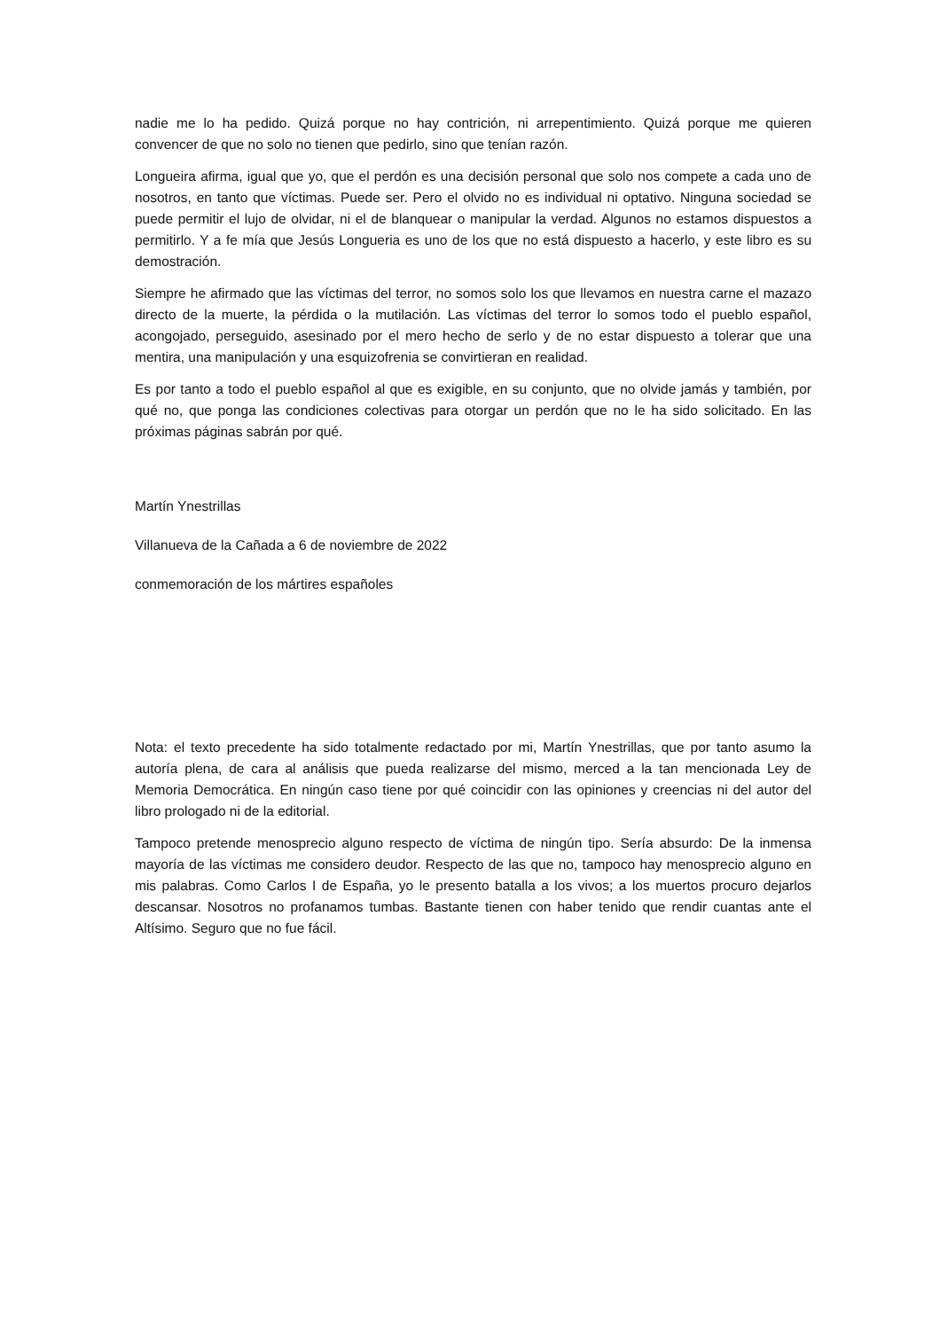nadie me lo ha pedido. Quizá porque no hay contrición, ni arrepentimiento. Quizá porque me quieren convencer de que no solo no tienen que pedirlo, sino que tenían razón.
Longueira afirma, igual que yo, que el perdón es una decisión personal que solo nos compete a cada uno de nosotros, en tanto que víctimas. Puede ser. Pero el olvido no es individual ni optativo. Ninguna sociedad se puede permitir el lujo de olvidar, ni el de blanquear o manipular la verdad. Algunos no estamos dispuestos a permitirlo. Y a fe mía que Jesús Longueria es uno de los que no está dispuesto a hacerlo, y este libro es su demostración.
Siempre he afirmado que las víctimas del terror, no somos solo los que llevamos en nuestra carne el mazazo directo de la muerte, la pérdida o la mutilación. Las víctimas del terror lo somos todo el pueblo español, acongojado, perseguido, asesinado por el mero hecho de serlo y de no estar dispuesto a tolerar que una mentira, una manipulación y una esquizofrenia se convirtieran en realidad.
Es por tanto a todo el pueblo español al que es exigible, en su conjunto, que no olvide jamás y también, por qué no, que ponga las condiciones colectivas para otorgar un perdón que no le ha sido solicitado. En las próximas páginas sabrán por qué.
Martín Ynestrillas
Villanueva de la Cañada a 6 de noviembre de 2022
conmemoración de los mártires españoles
Nota: el texto precedente ha sido totalmente redactado por mi, Martín Ynestrillas, que por tanto asumo la autoría plena, de cara al análisis que pueda realizarse del mismo, merced a la tan mencionada Ley de Memoria Democrática. En ningún caso tiene por qué coincidir con las opiniones y creencias ni del autor del libro prologado ni de la editorial.
Tampoco pretende menosprecio alguno respecto de víctima de ningún tipo. Sería absurdo: De la inmensa mayoría de las víctimas me considero deudor. Respecto de las que no, tampoco hay menosprecio alguno en mis palabras. Como Carlos I de España, yo le presento batalla a los vivos; a los muertos procuro dejarlos descansar. Nosotros no profanamos tumbas. Bastante tienen con haber tenido que rendir cuantas ante el Altísimo. Seguro que no fue fácil.